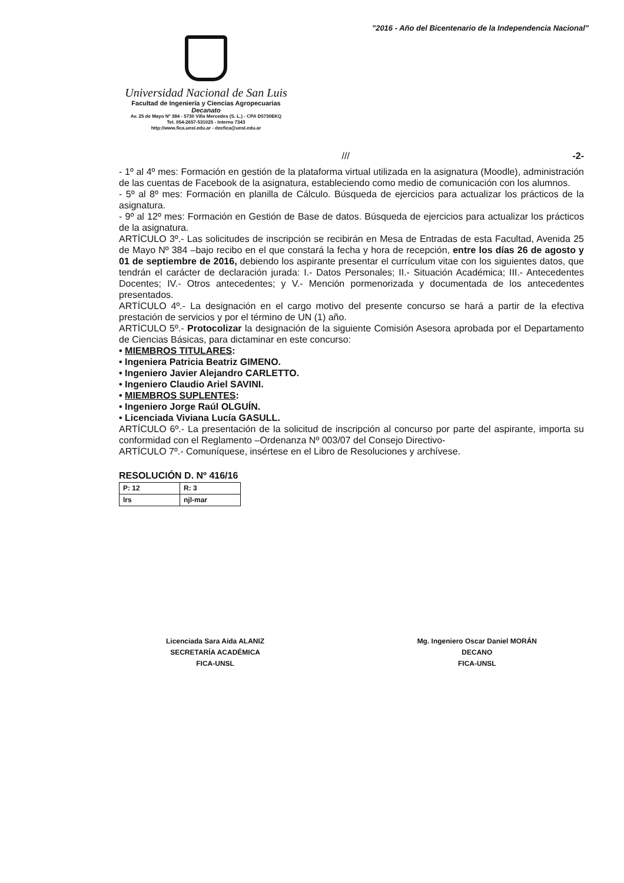"2016 - Año del Bicentenario de la Independencia Nacional"
Universidad Nacional de San Luis
Facultad de Ingeniería y Ciencias Agropecuarias
Decanato
Av. 25 de Mayo Nº 384 - 5730 Villa Mercedes (S. L.) - CPA D5730EKQ
Tel. 054-2657-531025 - Interno 7343
http://www.fica.unsl.edu.ar - decfica@unsl.edu.ar
/// -2-
- 1º al 4º mes: Formación en gestión de la plataforma virtual utilizada en la asignatura (Moodle), administración de las cuentas de Facebook de la asignatura, estableciendo como medio de comunicación con los alumnos.
- 5º al 8º mes: Formación en planilla de Cálculo. Búsqueda de ejercicios para actualizar los prácticos de la asignatura.
- 9º al 12º mes: Formación en Gestión de Base de datos. Búsqueda de ejercicios para actualizar los prácticos de la asignatura.
ARTÍCULO 3º.- Las solicitudes de inscripción se recibirán en Mesa de Entradas de esta Facultad, Avenida 25 de Mayo Nº 384 –bajo recibo en el que constará la fecha y hora de recepción, entre los días 26 de agosto y 01 de septiembre de 2016, debiendo los aspirante presentar el currículum vitae con los siguientes datos, que tendrán el carácter de declaración jurada: I.- Datos Personales; II.- Situación Académica; III.- Antecedentes Docentes; IV.- Otros antecedentes; y V.- Mención pormenorizada y documentada de los antecedentes presentados.
ARTÍCULO 4º.- La designación en el cargo motivo del presente concurso se hará a partir de la efectiva prestación de servicios y por el término de UN (1) año.
ARTÍCULO 5º.- Protocolizar la designación de la siguiente Comisión Asesora aprobada por el Departamento de Ciencias Básicas, para dictaminar en este concurso:
• MIEMBROS TITULARES:
• Ingeniera Patricia Beatriz GIMENO.
• Ingeniero Javier Alejandro CARLETTO.
• Ingeniero Claudio Ariel SAVINI.
• MIEMBROS SUPLENTES:
• Ingeniero Jorge Raúl OLGUÍN.
• Licenciada Viviana Lucía GASULL.
ARTÍCULO 6º.- La presentación de la solicitud de inscripción al concurso por parte del aspirante, importa su conformidad con el Reglamento –Ordenanza Nº 003/07 del Consejo Directivo-
ARTÍCULO 7º.- Comuníquese, insértese en el Libro de Resoluciones y archívese.
RESOLUCIÓN D. Nº 416/16
| P: 12 | R: 3 |
| lrs | njl-mar |
Licenciada Sara Aída ALANIZ
SECRETARÍA ACADÉMICA
FICA-UNSL
Mg. Ingeniero Oscar Daniel MORÁN
DECANO
FICA-UNSL